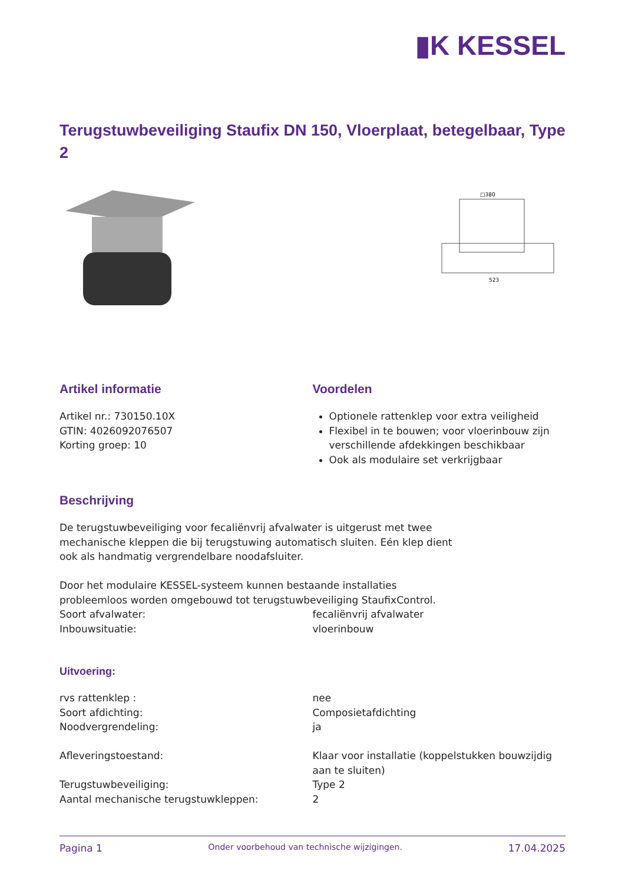▮K KESSEL
Terugstuwbeveiliging Staufix DN 150, Vloerplaat, betegelbaar, Type 2
□380
523
Artikel informatie
Artikel nr.: 730150.10X
GTIN: 4026092076507
Korting groep: 10
Voordelen
Optionele rattenklep voor extra veiligheid
Flexibel in te bouwen; voor vloerinbouw zijn verschillende afdekkingen beschikbaar
Ook als modulaire set verkrijgbaar
Beschrijving
De terugstuwbeveiliging voor fecaliënvrij afvalwater is uitgerust met twee mechanische kleppen die bij terugstuwing automatisch sluiten. Eén klep dient ook als handmatig vergrendelbare noodafsluiter.
Door het modulaire KESSEL-systeem kunnen bestaande installaties probleemloos worden omgebouwd tot terugstuwbeveiliging StaufixControl.
| Soort afvalwater: | fecaliënvrij afvalwater |
| Inbouwsituatie: | vloerinbouw |
Uitvoering:
| rvs rattenklep : | nee |
| Soort afdichting: | Composietafdichting |
| Noodvergrendeling: | ja |
| Afleveringstoestand: | Klaar voor installatie (koppelstukken bouwzijdig aan te sluiten) |
| Terugstuwbeveiliging: | Type 2 |
| Aantal mechanische terugstuwkleppen: | 2 |
Pagina 1 Onder voorbehoud van technische wijzigingen. 17.04.2025